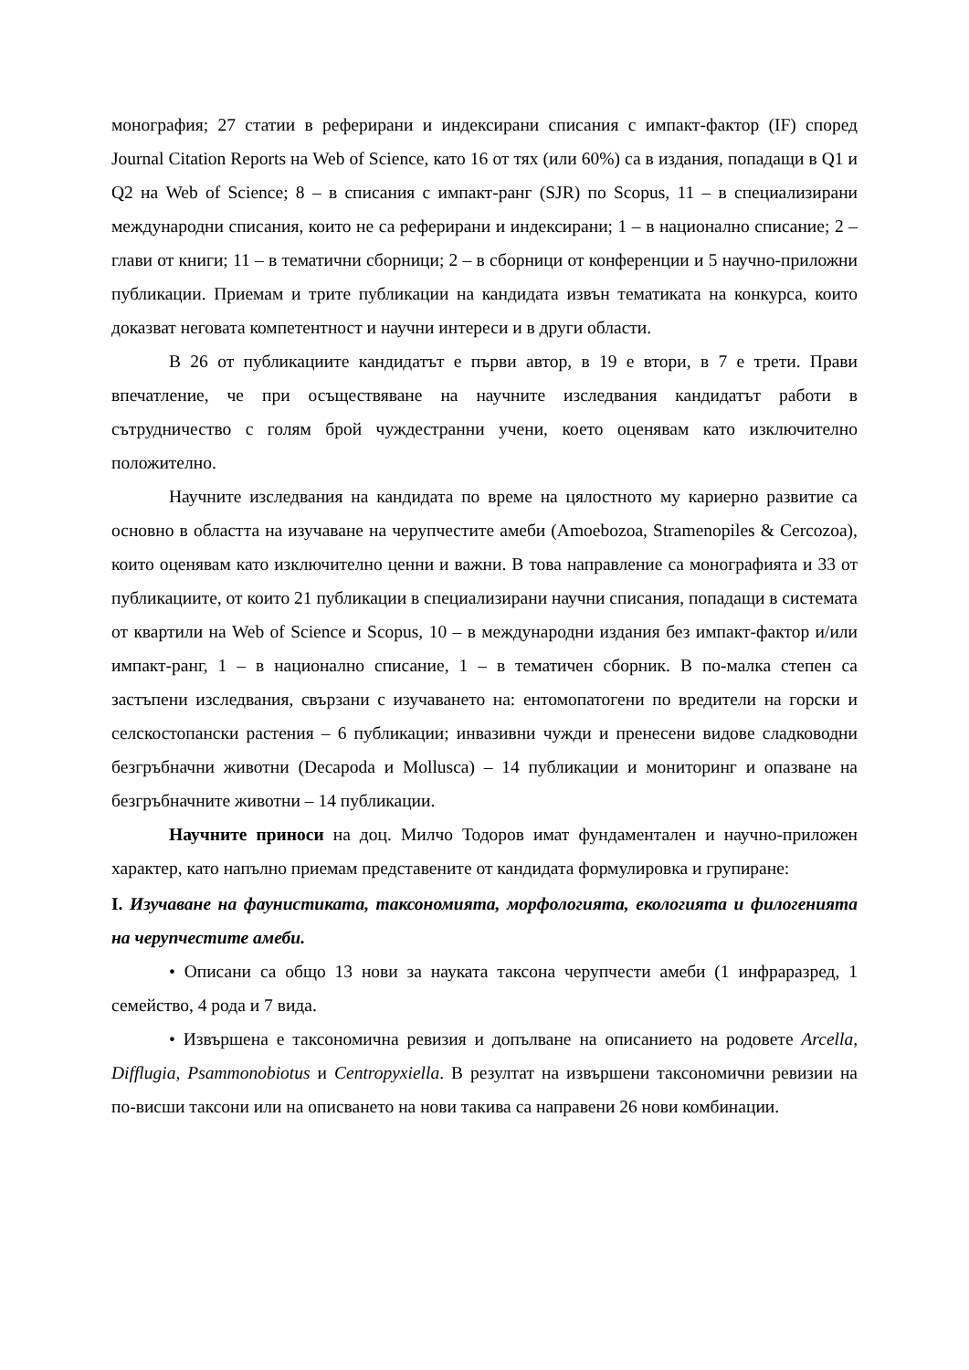монография; 27 статии в реферирани и индексирани списания с импакт-фактор (IF) според Journal Citation Reports на Web of Science, като 16 от тях (или 60%) са в издания, попадащи в Q1 и Q2 на Web of Science; 8 – в списания с импакт-ранг (SJR) по Scopus, 11 – в специализирани международни списания, които не са реферирани и индексирани; 1 – в национално списание; 2 – глави от книги; 11 – в тематични сборници; 2 – в сборници от конференции и 5 научно-приложни публикации. Приемам и трите публикации на кандидата извън тематиката на конкурса, които доказват неговата компетентност и научни интереси и в други области.
В 26 от публикациите кандидатът е първи автор, в 19 е втори, в 7 е трети. Прави впечатление, че при осъществяване на научните изследвания кандидатът работи в сътрудничество с голям брой чуждестранни учени, което оценявам като изключително положително.
Научните изследвания на кандидата по време на цялостното му кариерно развитие са основно в областта на изучаване на черупчестите амеби (Amoebozoa, Stramenopiles & Cercozoa), които оценявам като изключително ценни и важни. В това направление са монографията и 33 от публикациите, от които 21 публикации в специализирани научни списания, попадащи в системата от квартили на Web of Science и Scopus, 10 – в международни издания без импакт-фактор и/или импакт-ранг, 1 – в национално списание, 1 – в тематичен сборник. В по-малка степен са застъпени изследвания, свързани с изучаването на: ентомопатогени по вредители на горски и селскостопански растения – 6 публикации; инвазивни чужди и пренесени видове сладководни безгръбначни животни (Decapoda и Mollusca) – 14 публикации и мониторинг и опазване на безгръбначните животни – 14 публикации.
Научните приноси на доц. Милчо Тодоров имат фундаментален и научно-приложен характер, като напълно приемам представените от кандидата формулировка и групиране:
I. Изучаване на фаунистиката, таксономията, морфологията, екологията и филогенията на черупчестите амеби.
• Описани са общо 13 нови за науката таксона черупчести амеби (1 инфраразред, 1 семейство, 4 рода и 7 вида.
• Извършена е таксономична ревизия и допълване на описанието на родовете Arcella, Difflugia, Psammonobiotus и Centropyxiella. В резултат на извършени таксономични ревизии на по-висши таксони или на описването на нови такива са направени 26 нови комбинации.